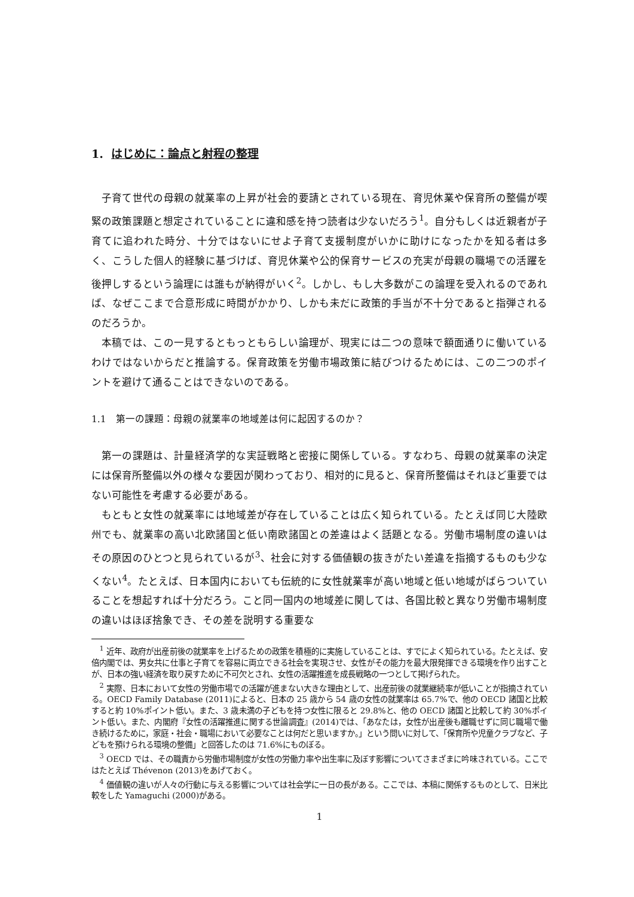1. はじめに：論点と射程の整理
子育て世代の母親の就業率の上昇が社会的要請とされている現在、育児休業や保育所の整備が喫緊の政策課題と想定されていることに違和感を持つ読者は少ないだろう<sup>1</sup>。自分もしくは近親者が子育てに追われた時分、十分ではないにせよ子育て支援制度がいかに助けになったかを知る者は多く、こうした個人的経験に基づけば、育児休業や公的保育サービスの充実が母親の職場での活躍を後押しするという論理には誰もが納得がいく<sup>2</sup>。しかし、もし大多数がこの論理を受入れるのであれば、なぜここまで合意形成に時間がかかり、しかも未だに政策的手当が不十分であると指弾されるのだろうか。
本稿では、この一見するともっともらしい論理が、現実には二つの意味で額面通りに働いているわけではないからだと推論する。保育政策を労働市場政策に結びつけるためには、この二つのポイントを避けて通ることはできないのである。
1.1　第一の課題：母親の就業率の地域差は何に起因するのか？
第一の課題は、計量経済学的な実証戦略と密接に関係している。すなわち、母親の就業率の決定には保育所整備以外の様々な要因が関わっており、相対的に見ると、保育所整備はそれほど重要ではない可能性を考慮する必要がある。
もともと女性の就業率には地域差が存在していることは広く知られている。たとえば同じ大陸欧州でも、就業率の高い北欧諸国と低い南欧諸国との差違はよく話題となる。労働市場制度の違いはその原因のひとつと見られているが<sup>3</sup>、社会に対する価値観の抜きがたい差違を指摘するものも少なくない<sup>4</sup>。たとえば、日本国内においても伝統的に女性就業率が高い地域と低い地域がばらついていることを想起すれば十分だろう。こと同一国内の地域差に関しては、各国比較と異なり労働市場制度の違いはほぼ捨象でき、その差を説明する重要な
<sup>1</sup> 近年、政府が出産前後の就業率を上げるための政策を積極的に実施していることは、すでによく知られている。たとえば、安倍内閣では、男女共に仕事と子育てを容易に両立できる社会を実現させ、女性がその能力を最大限発揮できる環境を作り出すことが、日本の強い経済を取り戻すために不可欠とされ、女性の活躍推進を成長戦略の一つとして掲げられた。
<sup>2</sup> 実際、日本において女性の労働市場での活躍が進まない大きな理由として、出産前後の就業継続率が低いことが指摘されている。OECD Family Database (2011)によると、日本の 25 歳から 54 歳の女性の就業率は 65.7%で、他の OECD 諸国と比較すると約 10%ポイント低い。また、3 歳未満の子どもを持つ女性に限ると 29.8%と、他の OECD 諸国と比較して約 30%ポイント低い。また、内閣府『女性の活躍推進に関する世論調査』(2014)では、「あなたは，女性が出産後も離職せずに同じ職場で働き続けるために，家庭・社会・職場において必要なことは何だと思いますか。」という問いに対して、「保育所や児童クラブなど、子どもを預けられる環境の整備」と回答したのは 71.6%にものぼる。
<sup>3</sup> OECD では、その職責から労働市場制度が女性の労働力率や出生率に及ぼす影響についてさまざまに吟味されている。ここではたとえば Thévenon (2013)をあげておく。
<sup>4</sup> 価値観の違いが人々の行動に与える影響については社会学に一日の長がある。ここでは、本稿に関係するものとして、日米比較をした Yamaguchi (2000)がある。
1